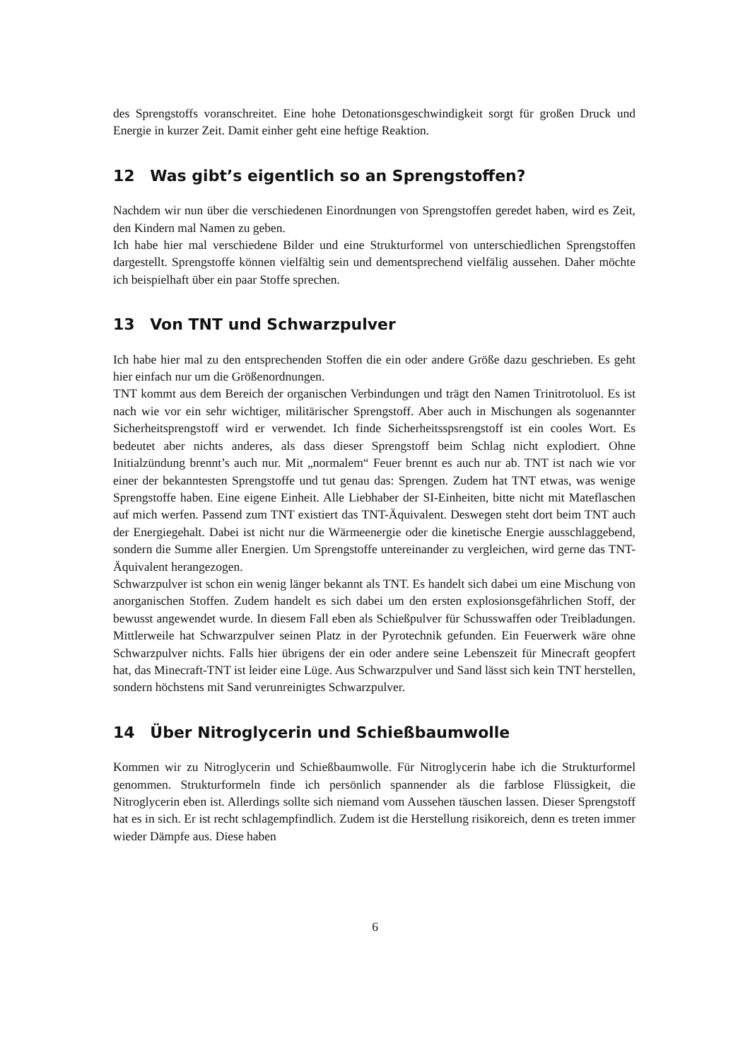des Sprengstoffs voranschreitet. Eine hohe Detonationsgeschwindigkeit sorgt für großen Druck und Energie in kurzer Zeit. Damit einher geht eine heftige Reaktion.
12 Was gibt’s eigentlich so an Sprengstoffen?
Nachdem wir nun über die verschiedenen Einordnungen von Sprengstoffen geredet haben, wird es Zeit, den Kindern mal Namen zu geben.
Ich habe hier mal verschiedene Bilder und eine Strukturformel von unterschiedlichen Sprengstoffen dargestellt. Sprengstoffe können vielfältig sein und dementsprechend vielfälig aussehen. Daher möchte ich beispielhaft über ein paar Stoffe sprechen.
13 Von TNT und Schwarzpulver
Ich habe hier mal zu den entsprechenden Stoffen die ein oder andere Größe dazu geschrieben. Es geht hier einfach nur um die Größenordnungen.
TNT kommt aus dem Bereich der organischen Verbindungen und trägt den Namen Trinitrotoluol. Es ist nach wie vor ein sehr wichtiger, militärischer Sprengstoff. Aber auch in Mischungen als sogenannter Sicherheitsprengstoff wird er verwendet. Ich finde Sicherheitsspsrengstoff ist ein cooles Wort. Es bedeutet aber nichts anderes, als dass dieser Sprengstoff beim Schlag nicht explodiert. Ohne Initialzündung brennt’s auch nur. Mit „normalem“ Feuer brennt es auch nur ab. TNT ist nach wie vor einer der bekanntesten Sprengstoffe und tut genau das: Sprengen. Zudem hat TNT etwas, was wenige Sprengstoffe haben. Eine eigene Einheit. Alle Liebhaber der SI-Einheiten, bitte nicht mit Mateflaschen auf mich werfen. Passend zum TNT existiert das TNT-Äquivalent. Deswegen steht dort beim TNT auch der Energiegehalt. Dabei ist nicht nur die Wärmeenergie oder die kinetische Energie ausschlaggebend, sondern die Summe aller Energien. Um Sprengstoffe untereinander zu vergleichen, wird gerne das TNT-Äquivalent herangezogen.
Schwarzpulver ist schon ein wenig länger bekannt als TNT. Es handelt sich dabei um eine Mischung von anorganischen Stoffen. Zudem handelt es sich dabei um den ersten explosionsgefährlichen Stoff, der bewusst angewendet wurde. In diesem Fall eben als Schießpulver für Schusswaffen oder Treibladungen. Mittlerweile hat Schwarzpulver seinen Platz in der Pyrotechnik gefunden. Ein Feuerwerk wäre ohne Schwarzpulver nichts. Falls hier übrigens der ein oder andere seine Lebenszeit für Minecraft geopfert hat, das Minecraft-TNT ist leider eine Lüge. Aus Schwarzpulver und Sand lässt sich kein TNT herstellen, sondern höchstens mit Sand verunreinigtes Schwarzpulver.
14 Über Nitroglycerin und Schießbaumwolle
Kommen wir zu Nitroglycerin und Schießbaumwolle. Für Nitroglycerin habe ich die Strukturformel genommen. Strukturformeln finde ich persönlich spannender als die farblose Flüssigkeit, die Nitroglycerin eben ist. Allerdings sollte sich niemand vom Aussehen täuschen lassen. Dieser Sprengstoff hat es in sich. Er ist recht schlagempfindlich. Zudem ist die Herstellung risikoreich, denn es treten immer wieder Dämpfe aus. Diese haben
6